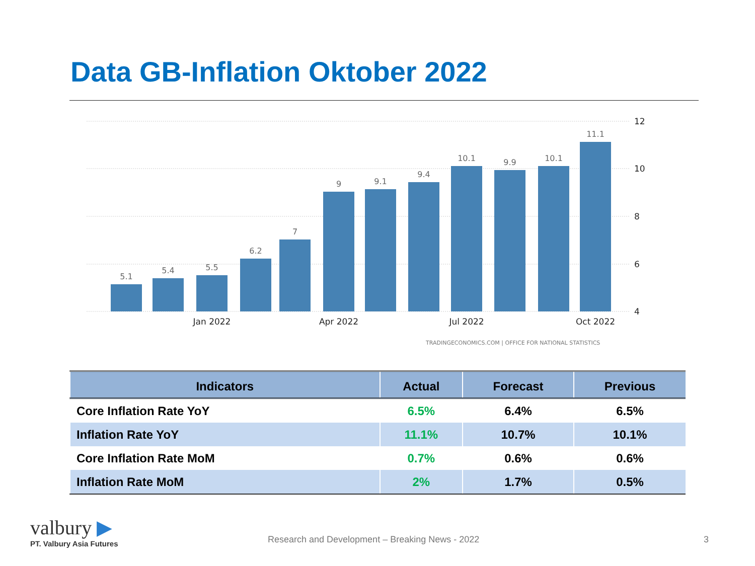Data GB-Inflation Oktober 2022
5.1
5.4
5.5
6.2
7
9
9.1
9.4
10.1
9.9
10.1
11.1
12
10
8
6
4
Jan 2022
Apr 2022
Jul 2022
Oct 2022
TRADINGECONOMICS.COM | OFFICE FOR NATIONAL STATISTICS
| Indicators | Actual | Forecast | Previous |
| --- | --- | --- | --- |
| Core Inflation Rate YoY | 6.5% | 6.4% | 6.5% |
| Inflation Rate YoY | 11.1% | 10.7% | 10.1% |
| Core Inflation Rate MoM | 0.7% | 0.6% | 0.6% |
| Inflation Rate MoM | 2% | 1.7% | 0.5% |
valbury ▶
PT. Valbury Asia Futures
Research and Development – Breaking News - 2022
3